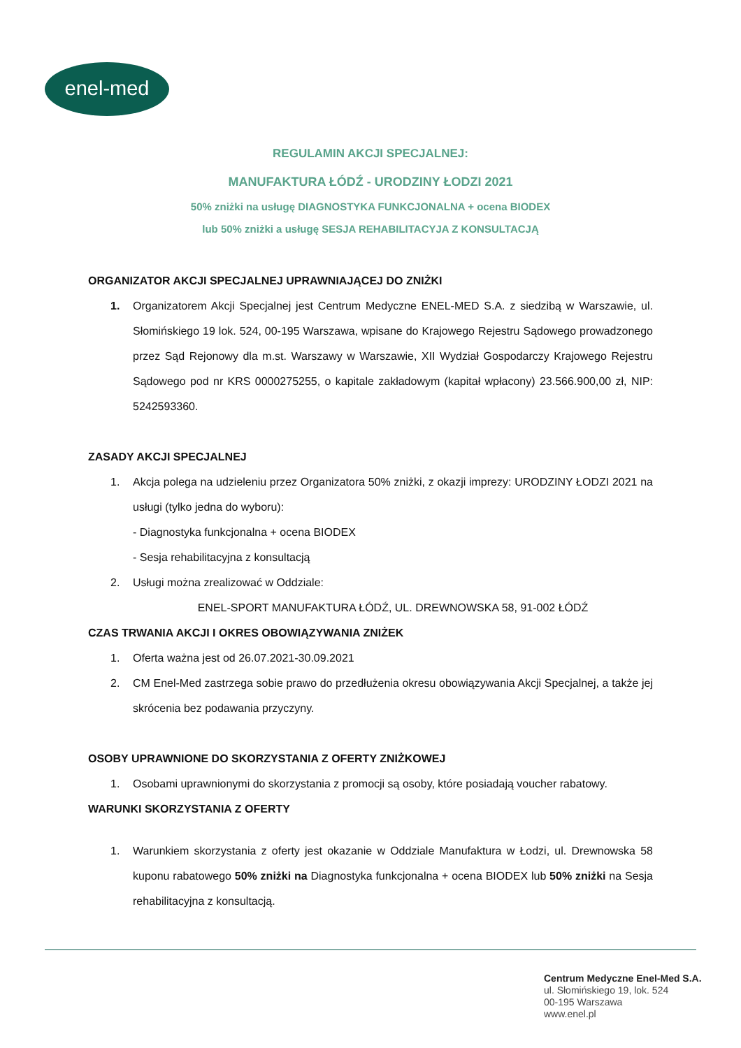enel-med
REGULAMIN AKCJI SPECJALNEJ:
MANUFAKTURA ŁÓDŹ - URODZINY ŁODZI 2021
50% zniżki na usługę DIAGNOSTYKA FUNKCJONALNA + ocena BIODEX
lub 50% zniżki a usługę SESJA REHABILITACYJA Z KONSULTACJĄ
ORGANIZATOR AKCJI SPECJALNEJ UPRAWNIAJĄCEJ DO ZNIŻKI
1. Organizatorem Akcji Specjalnej jest Centrum Medyczne ENEL-MED S.A. z siedzibą w Warszawie, ul. Słomińskiego 19 lok. 524, 00-195 Warszawa, wpisane do Krajowego Rejestru Sądowego prowadzonego przez Sąd Rejonowy dla m.st. Warszawy w Warszawie, XII Wydział Gospodarczy Krajowego Rejestru Sądowego pod nr KRS 0000275255, o kapitale zakładowym (kapitał wpłacony) 23.566.900,00 zł, NIP: 5242593360.
ZASADY AKCJI SPECJALNEJ
1. Akcja polega na udzieleniu przez Organizatora 50% zniżki, z okazji imprezy: URODZINY ŁODZI 2021 na usługi (tylko jedna do wyboru):
- Diagnostyka funkcjonalna + ocena BIODEX
- Sesja rehabilitacyjna z konsultacją
2. Usługi można zrealizować w Oddziale:
ENEL-SPORT MANUFAKTURA ŁÓDŹ, UL. DREWNOWSKA 58, 91-002 ŁÓDŹ
CZAS TRWANIA AKCJI I OKRES OBOWIĄZYWANIA ZNIŻEK
1. Oferta ważna jest od 26.07.2021-30.09.2021
2. CM Enel-Med zastrzega sobie prawo do przedłużenia okresu obowiązywania Akcji Specjalnej, a także jej skrócenia bez podawania przyczyny.
OSOBY UPRAWNIONE DO SKORZYSTANIA Z OFERTY ZNIŻKOWEJ
1. Osobami uprawnionymi do skorzystania z promocji są osoby, które posiadają voucher rabatowy.
WARUNKI SKORZYSTANIA Z OFERTY
1. Warunkiem skorzystania z oferty jest okazanie w Oddziale Manufaktura w Łodzi, ul. Drewnowska 58 kuponu rabatowego 50% zniżki na Diagnostyka funkcjonalna + ocena BIODEX lub 50% zniżki na Sesja rehabilitacyjna z konsultacją.
Centrum Medyczne Enel-Med S.A.
ul. Słomińskiego 19, lok. 524
00-195 Warszawa
www.enel.pl